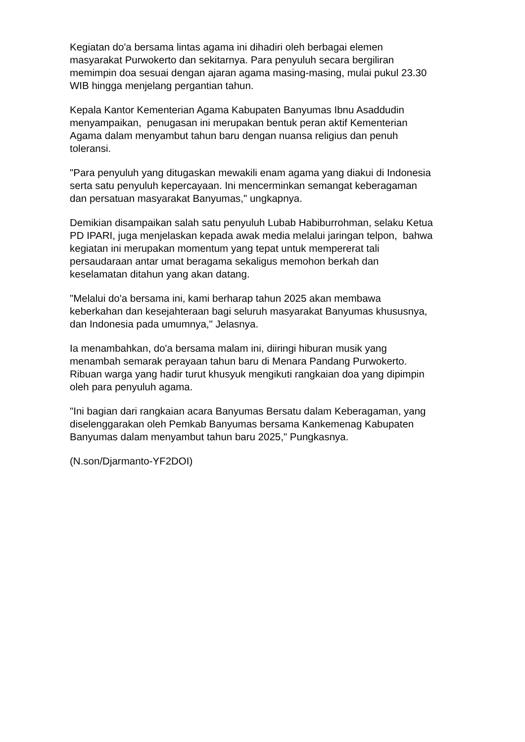Kegiatan do'a bersama lintas agama ini dihadiri oleh berbagai elemen
masyarakat Purwokerto dan sekitarnya. Para penyuluh secara bergiliran
memimpin doa sesuai dengan ajaran agama masing-masing, mulai pukul 23.30
WIB hingga menjelang pergantian tahun.
Kepala Kantor Kementerian Agama Kabupaten Banyumas Ibnu Asaddudin
menyampaikan, penugasan ini merupakan bentuk peran aktif Kementerian
Agama dalam menyambut tahun baru dengan nuansa religius dan penuh
toleransi.
"Para penyuluh yang ditugaskan mewakili enam agama yang diakui di Indonesia
serta satu penyuluh kepercayaan. Ini mencerminkan semangat keberagaman
dan persatuan masyarakat Banyumas," ungkapnya.
Demikian disampaikan salah satu penyuluh Lubab Habiburrohman, selaku Ketua
PD IPARI, juga menjelaskan kepada awak media melalui jaringan telpon, bahwa
kegiatan ini merupakan momentum yang tepat untuk mempererat tali
persaudaraan antar umat beragama sekaligus memohon berkah dan
keselamatan ditahun yang akan datang.
"Melalui do'a bersama ini, kami berharap tahun 2025 akan membawa
keberkahan dan kesejahteraan bagi seluruh masyarakat Banyumas khususnya,
dan Indonesia pada umumnya," Jelasnya.
Ia menambahkan, do'a bersama malam ini, diiringi hiburan musik yang
menambah semarak perayaan tahun baru di Menara Pandang Purwokerto.
Ribuan warga yang hadir turut khusyuk mengikuti rangkaian doa yang dipimpin
oleh para penyuluh agama.
"Ini bagian dari rangkaian acara Banyumas Bersatu dalam Keberagaman, yang
diselenggarakan oleh Pemkab Banyumas bersama Kankemenag Kabupaten
Banyumas dalam menyambut tahun baru 2025," Pungkasnya.
(N.son/Djarmanto-YF2DOI)